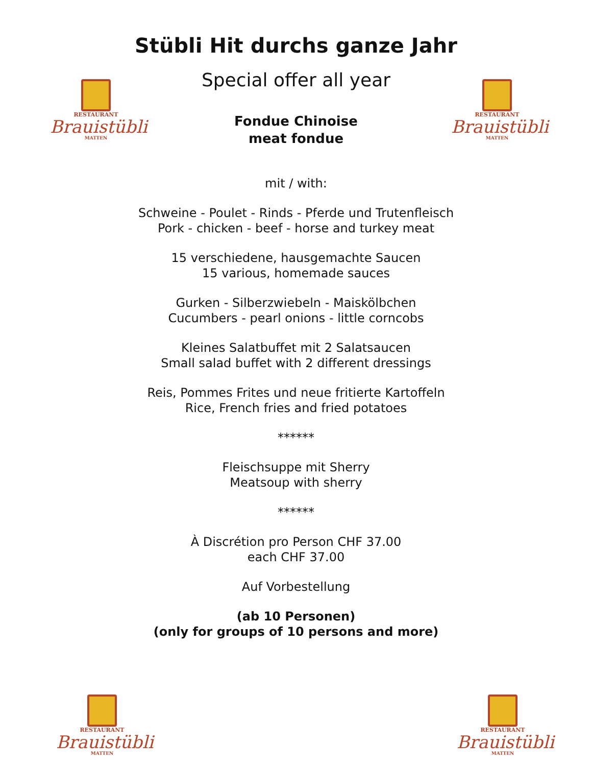RESTAURANT
Brauistübli
MATTEN
RESTAURANT
Brauistübli
MATTEN
Stübli Hit durchs ganze Jahr
Special offer all year
Fondue Chinoise
meat fondue
mit / with:
Schweine - Poulet - Rinds - Pferde und Trutenfleisch
Pork - chicken - beef - horse and turkey meat
15 verschiedene, hausgemachte Saucen
15 various, homemade sauces
Gurken - Silberzwiebeln - Maiskölbchen
Cucumbers - pearl onions - little corncobs
Kleines Salatbuffet mit 2 Salatsaucen
Small salad buffet with 2 different dressings
Reis, Pommes Frites und neue fritierte Kartoffeln
Rice, French fries and fried potatoes
******
Fleischsuppe mit Sherry
Meatsoup with sherry
******
À Discrétion pro Person CHF 37.00
each CHF 37.00
Auf Vorbestellung
(ab 10 Personen)
(only for groups of 10 persons and more)
RESTAURANT
Brauistübli
MATTEN
RESTAURANT
Brauistübli
MATTEN